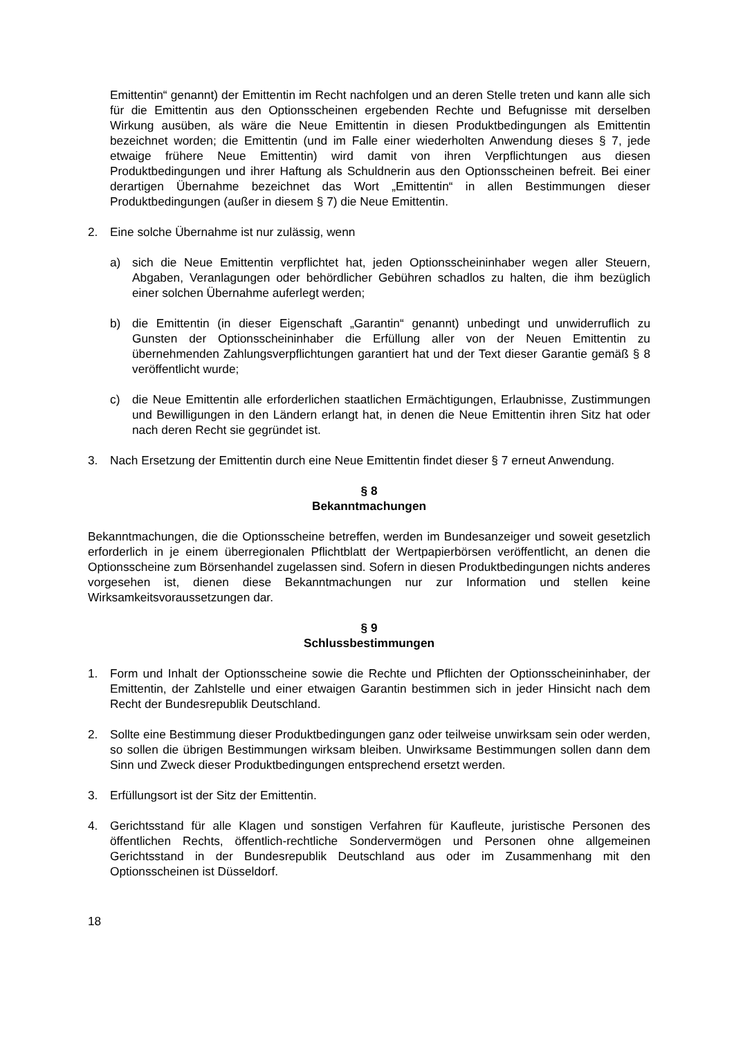Emittentin“ genannt) der Emittentin im Recht nachfolgen und an deren Stelle treten und kann alle sich für die Emittentin aus den Optionsscheinen ergebenden Rechte und Befugnisse mit derselben Wirkung ausüben, als wäre die Neue Emittentin in diesen Produktbedingungen als Emittentin bezeichnet worden; die Emittentin (und im Falle einer wiederholten Anwendung dieses § 7, jede etwaige frühere Neue Emittentin) wird damit von ihren Verpflichtungen aus diesen Produktbedingungen und ihrer Haftung als Schuldnerin aus den Optionsscheinen befreit. Bei einer derartigen Übernahme bezeichnet das Wort „Emittentin“ in allen Bestimmungen dieser Produktbedingungen (außer in diesem § 7) die Neue Emittentin.
2. Eine solche Übernahme ist nur zulässig, wenn
a) sich die Neue Emittentin verpflichtet hat, jeden Optionsscheininhaber wegen aller Steuern, Abgaben, Veranlagungen oder behördlicher Gebühren schadlos zu halten, die ihm bezüglich einer solchen Übernahme auferlegt werden;
b) die Emittentin (in dieser Eigenschaft „Garantin“ genannt) unbedingt und unwiderruflich zu Gunsten der Optionsscheininhaber die Erfüllung aller von der Neuen Emittentin zu übernehmenden Zahlungsverpflichtungen garantiert hat und der Text dieser Garantie gemäß § 8 veröffentlicht wurde;
c) die Neue Emittentin alle erforderlichen staatlichen Ermächtigungen, Erlaubnisse, Zustimmungen und Bewilligungen in den Ländern erlangt hat, in denen die Neue Emittentin ihren Sitz hat oder nach deren Recht sie gegründet ist.
3. Nach Ersetzung der Emittentin durch eine Neue Emittentin findet dieser § 7 erneut Anwendung.
§ 8
Bekanntmachungen
Bekanntmachungen, die die Optionsscheine betreffen, werden im Bundesanzeiger und soweit gesetzlich erforderlich in je einem überregionalen Pflichtblatt der Wertpapierbörsen veröffentlicht, an denen die Optionsscheine zum Börsenhandel zugelassen sind. Sofern in diesen Produktbedingungen nichts anderes vorgesehen ist, dienen diese Bekanntmachungen nur zur Information und stellen keine Wirksamkeitsvoraussetzungen dar.
§ 9
Schlussbestimmungen
1. Form und Inhalt der Optionsscheine sowie die Rechte und Pflichten der Optionsscheininhaber, der Emittentin, der Zahlstelle und einer etwaigen Garantin bestimmen sich in jeder Hinsicht nach dem Recht der Bundesrepublik Deutschland.
2. Sollte eine Bestimmung dieser Produktbedingungen ganz oder teilweise unwirksam sein oder werden, so sollen die übrigen Bestimmungen wirksam bleiben. Unwirksame Bestimmungen sollen dann dem Sinn und Zweck dieser Produktbedingungen entsprechend ersetzt werden.
3. Erfüllungsort ist der Sitz der Emittentin.
4. Gerichtsstand für alle Klagen und sonstigen Verfahren für Kaufleute, juristische Personen des öffentlichen Rechts, öffentlich-rechtliche Sondervermögen und Personen ohne allgemeinen Gerichtsstand in der Bundesrepublik Deutschland aus oder im Zusammenhang mit den Optionsscheinen ist Düsseldorf.
18